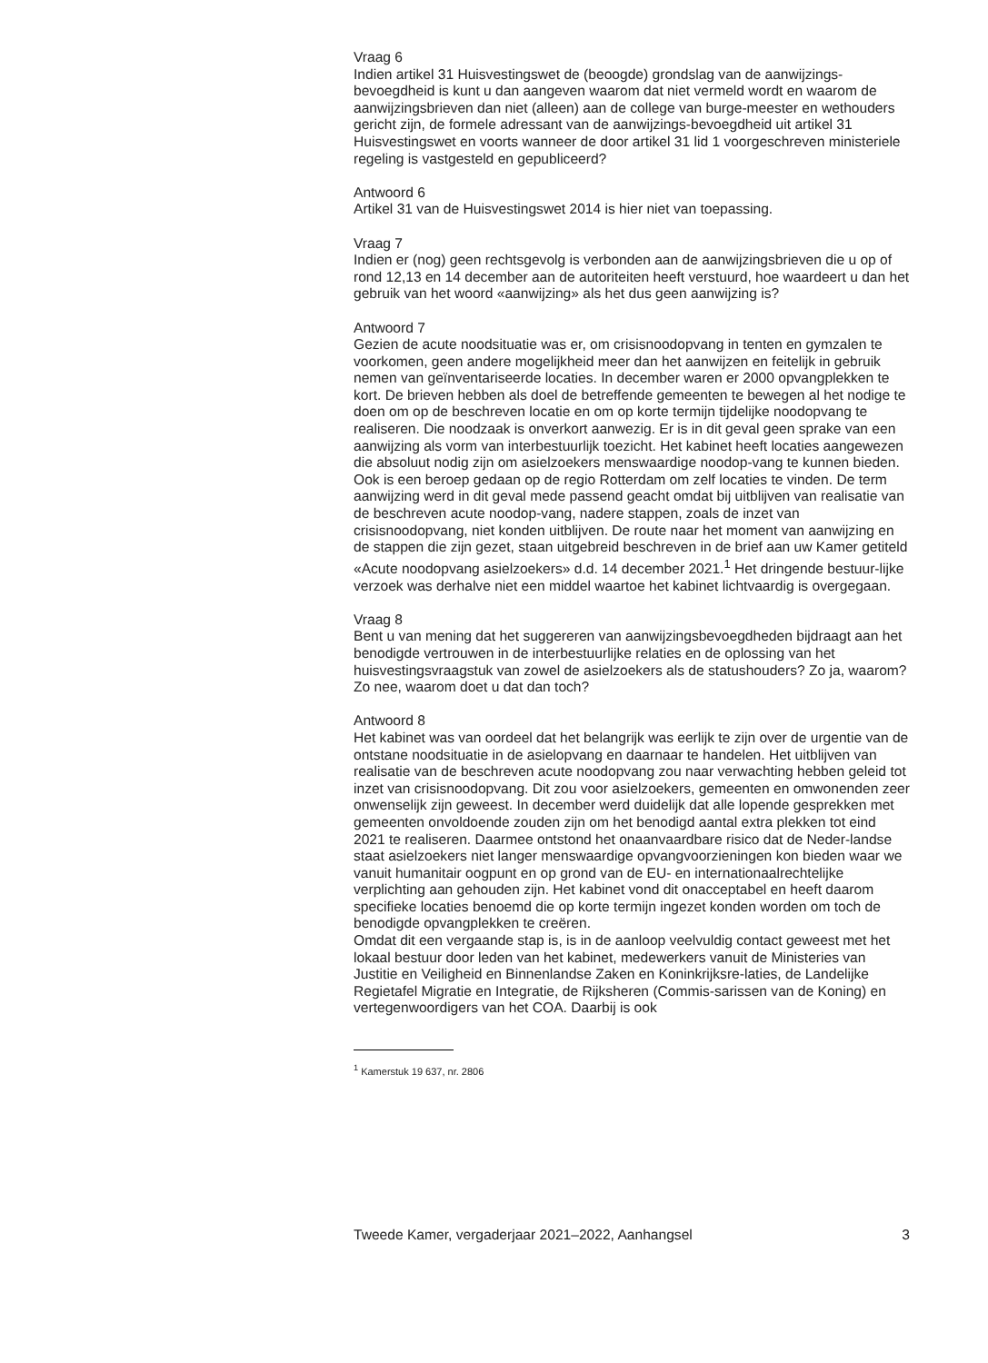Vraag 6
Indien artikel 31 Huisvestingswet de (beoogde) grondslag van de aanwijzings-bevoegdheid is kunt u dan aangeven waarom dat niet vermeld wordt en waarom de aanwijzingsbrieven dan niet (alleen) aan de college van burge-meester en wethouders gericht zijn, de formele adressant van de aanwijzings-bevoegdheid uit artikel 31 Huisvestingswet en voorts wanneer de door artikel 31 lid 1 voorgeschreven ministeriele regeling is vastgesteld en gepubliceerd?
Antwoord 6
Artikel 31 van de Huisvestingswet 2014 is hier niet van toepassing.
Vraag 7
Indien er (nog) geen rechtsgevolg is verbonden aan de aanwijzingsbrieven die u op of rond 12,13 en 14 december aan de autoriteiten heeft verstuurd, hoe waardeert u dan het gebruik van het woord «aanwijzing» als het dus geen aanwijzing is?
Antwoord 7
Gezien de acute noodsituatie was er, om crisisnoodopvang in tenten en gymzalen te voorkomen, geen andere mogelijkheid meer dan het aanwijzen en feitelijk in gebruik nemen van geïnventariseerde locaties. In december waren er 2000 opvangplekken te kort. De brieven hebben als doel de betreffende gemeenten te bewegen al het nodige te doen om op de beschreven locatie en om op korte termijn tijdelijke noodopvang te realiseren. Die noodzaak is onverkort aanwezig. Er is in dit geval geen sprake van een aanwijzing als vorm van interbestuurlijk toezicht. Het kabinet heeft locaties aangewezen die absoluut nodig zijn om asielzoekers menswaardige noodop-vang te kunnen bieden. Ook is een beroep gedaan op de regio Rotterdam om zelf locaties te vinden. De term aanwijzing werd in dit geval mede passend geacht omdat bij uitblijven van realisatie van de beschreven acute noodop-vang, nadere stappen, zoals de inzet van crisisnoodopvang, niet konden uitblijven. De route naar het moment van aanwijzing en de stappen die zijn gezet, staan uitgebreid beschreven in de brief aan uw Kamer getiteld «Acute noodopvang asielzoekers» d.d. 14 december 2021.<sup>1</sup> Het dringende bestuur-lijke verzoek was derhalve niet een middel waartoe het kabinet lichtvaardig is overgegaan.
Vraag 8
Bent u van mening dat het suggereren van aanwijzingsbevoegdheden bijdraagt aan het benodigde vertrouwen in de interbestuurlijke relaties en de oplossing van het huisvestingsvraagstuk van zowel de asielzoekers als de statushouders? Zo ja, waarom? Zo nee, waarom doet u dat dan toch?
Antwoord 8
Het kabinet was van oordeel dat het belangrijk was eerlijk te zijn over de urgentie van de ontstane noodsituatie in de asielopvang en daarnaar te handelen. Het uitblijven van realisatie van de beschreven acute noodopvang zou naar verwachting hebben geleid tot inzet van crisisnoodopvang. Dit zou voor asielzoekers, gemeenten en omwonenden zeer onwenselijk zijn geweest. In december werd duidelijk dat alle lopende gesprekken met gemeenten onvoldoende zouden zijn om het benodigd aantal extra plekken tot eind 2021 te realiseren. Daarmee ontstond het onaanvaardbare risico dat de Neder-landse staat asielzoekers niet langer menswaardige opvangvoorzieningen kon bieden waar we vanuit humanitair oogpunt en op grond van de EU- en internationaalrechtelijke verplichting aan gehouden zijn. Het kabinet vond dit onacceptabel en heeft daarom specifieke locaties benoemd die op korte termijn ingezet konden worden om toch de benodigde opvangplekken te creëren.
Omdat dit een vergaande stap is, is in de aanloop veelvuldig contact geweest met het lokaal bestuur door leden van het kabinet, medewerkers vanuit de Ministeries van Justitie en Veiligheid en Binnenlandse Zaken en Koninkrijksre-laties, de Landelijke Regietafel Migratie en Integratie, de Rijksheren (Commis-sarissen van de Koning) en vertegenwoordigers van het COA. Daarbij is ook
<sup>1</sup> Kamerstuk 19 637, nr. 2806
Tweede Kamer, vergaderjaar 2021–2022, Aanhangsel 3